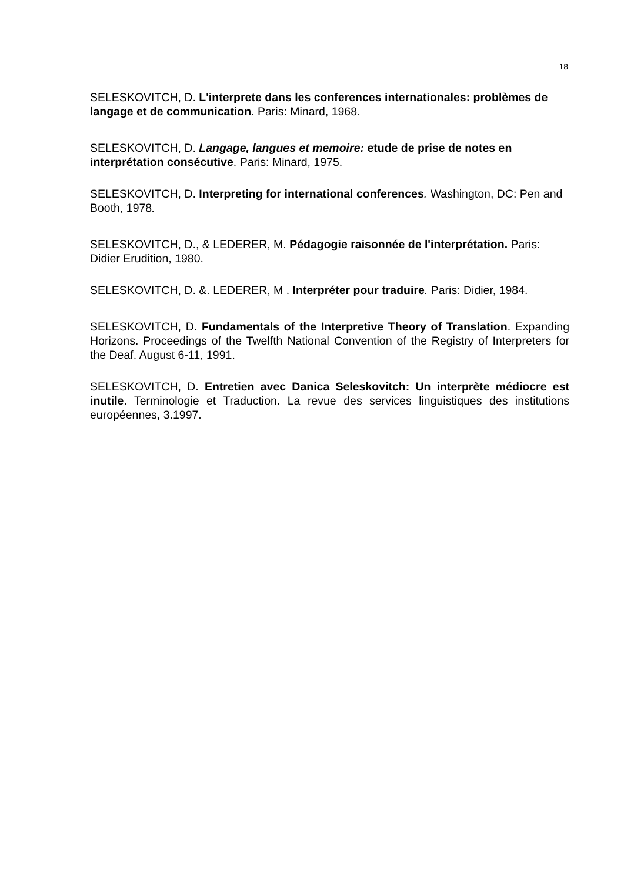18
SELESKOVITCH, D. L'interprete dans les conferences internationales: problèmes de langage et de communication. Paris: Minard, 1968.
SELESKOVITCH, D. Langage, langues et memoire: etude de prise de notes en interprétation consécutive. Paris: Minard, 1975.
SELESKOVITCH, D. Interpreting for international conferences. Washington, DC: Pen and Booth, 1978.
SELESKOVITCH, D., & LEDERER, M. Pédagogie raisonnée de l'interprétation. Paris: Didier Erudition, 1980.
SELESKOVITCH, D. &. LEDERER, M . Interpréter pour traduire. Paris: Didier, 1984.
SELESKOVITCH, D. Fundamentals of the Interpretive Theory of Translation. Expanding Horizons. Proceedings of the Twelfth National Convention of the Registry of Interpreters for the Deaf. August 6-11, 1991.
SELESKOVITCH, D. Entretien avec Danica Seleskovitch: Un interprète médiocre est inutile. Terminologie et Traduction. La revue des services linguistiques des institutions européennes, 3.1997.